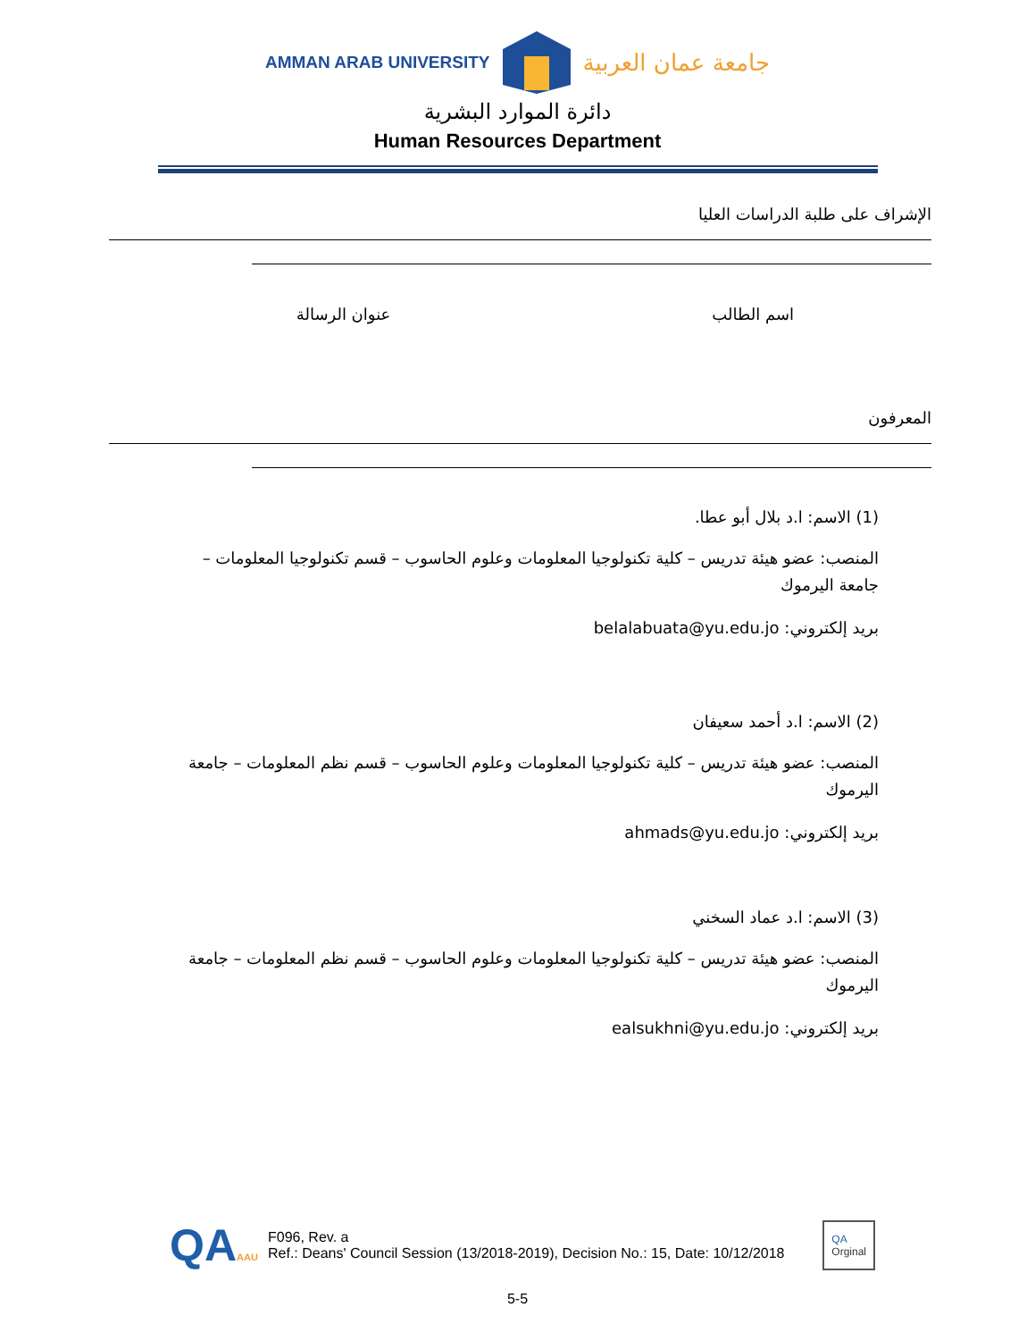AMMAN ARAB UNIVERSITY جامعة عمان العربية
دائرة الموارد البشرية
Human Resources Department
الإشراف على طلبة الدراسات العليا
اسم الطالب عنوان الرسالة
المعرفون
(1) الاسم: ا.د بلال أبو عطا.
المنصب: عضو هيئة تدريس – كلية تكنولوجيا المعلومات وعلوم الحاسوب – قسم تكنولوجيا المعلومات – جامعة اليرموك
بريد إلكتروني: belalabuata@yu.edu.jo
(2) الاسم: ا.د أحمد سعيفان
المنصب: عضو هيئة تدريس – كلية تكنولوجيا المعلومات وعلوم الحاسوب – قسم نظم المعلومات – جامعة اليرموك
بريد إلكتروني: ahmads@yu.edu.jo
(3) الاسم: ا.د عماد السخني
المنصب: عضو هيئة تدريس – كلية تكنولوجيا المعلومات وعلوم الحاسوب – قسم نظم المعلومات – جامعة اليرموك
بريد إلكتروني: ealsukhni@yu.edu.jo
QAAAU
F096, Rev. a
Ref.: Deans' Council Session (13/2018-2019), Decision No.: 15, Date: 10/12/2018
QA
Orginal
5-5